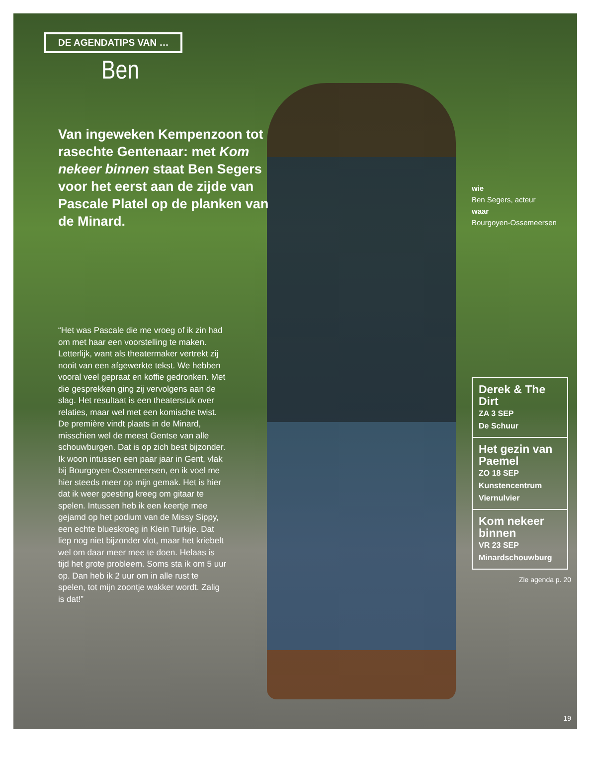DE AGENDATIPS VAN …
Ben
Van ingeweken Kempenzoon tot rasechte Gentenaar: met Kom nekeer binnen staat Ben Segers voor het eerst aan de zijde van Pascale Platel op de planken van de Minard.
“Het was Pascale die me vroeg of ik zin had om met haar een voorstelling te maken. Letterlijk, want als theatermaker vertrekt zij nooit van een afgewerkte tekst. We hebben vooral veel gepraat en koffie gedronken. Met die gesprekken ging zij vervolgens aan de slag. Het resultaat is een theaterstuk over relaties, maar wel met een komische twist. De première vindt plaats in de Minard, misschien wel de meest Gentse van alle schouwburgen. Dat is op zich best bijzonder. Ik woon intussen een paar jaar in Gent, vlak bij Bourgoyen-Ossemeersen, en ik voel me hier steeds meer op mijn gemak. Het is hier dat ik weer goesting kreeg om gitaar te spelen. Intussen heb ik een keertje mee gejamd op het podium van de Missy Sippy, een echte blueskroeg in Klein Turkije. Dat liep nog niet bijzonder vlot, maar het kriebelt wel om daar meer mee te doen. Helaas is tijd het grote probleem. Soms sta ik om 5 uur op. Dan heb ik 2 uur om in alle rust te spelen, tot mijn zoontje wakker wordt. Zalig is dat!”
wie
Ben Segers, acteur
waar
Bourgoyen-Ossemeersen
Derek & The Dirt
ZA 3 SEP
De Schuur
Het gezin van Paemel
ZO 18 SEP
Kunstencentrum Viernulvier
Kom nekeer binnen
VR 23 SEP
Minardschouwburg
Zie agenda p. 20
19